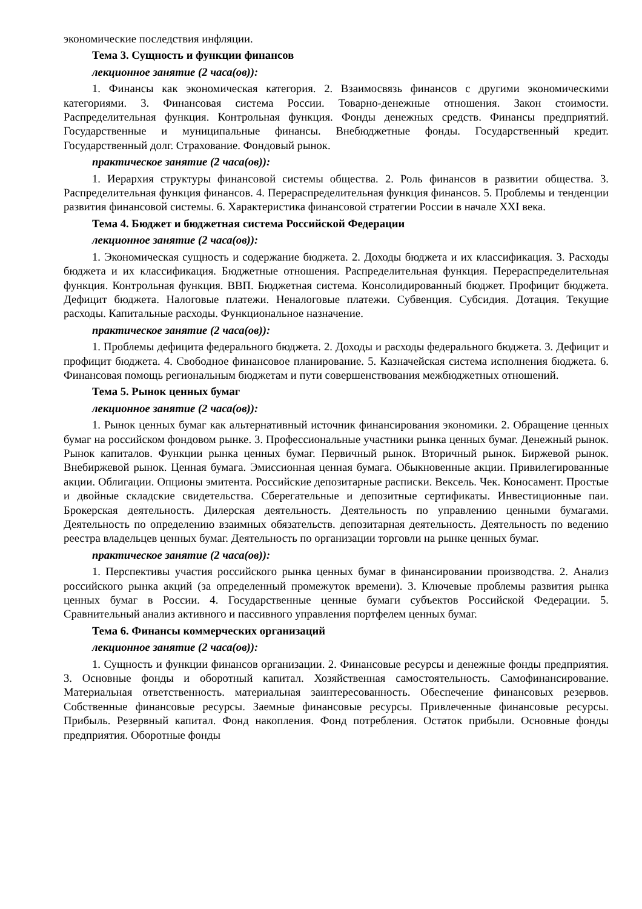экономические последствия инфляции.
Тема 3. Сущность и функции финансов
лекционное занятие (2 часа(ов)):
1. Финансы как экономическая категория. 2. Взаимосвязь финансов с другими экономическими категориями. 3. Финансовая система России. Товарно-денежные отношения. Закон стоимости. Распределительная функция. Контрольная функция. Фонды денежных средств. Финансы предприятий. Государственные и муниципальные финансы. Внебюджетные фонды. Государственный кредит. Государственный долг. Страхование. Фондовый рынок.
практическое занятие (2 часа(ов)):
1. Иерархия структуры финансовой системы общества. 2. Роль финансов в развитии общества. 3. Распределительная функция финансов. 4. Перераспределительная функция финансов. 5. Проблемы и тенденции развития финансовой системы. 6. Характеристика финансовой стратегии России в начале XXI века.
Тема 4. Бюджет и бюджетная система Российской Федерации
лекционное занятие (2 часа(ов)):
1. Экономическая сущность и содержание бюджета. 2. Доходы бюджета и их классификация. 3. Расходы бюджета и их классификация. Бюджетные отношения. Распределительная функция. Перераспределительная функция. Контрольная функция. ВВП. Бюджетная система. Консолидированный бюджет. Профицит бюджета. Дефицит бюджета. Налоговые платежи. Неналоговые платежи. Субвенция. Субсидия. Дотация. Текущие расходы. Капитальные расходы. Функциональное назначение.
практическое занятие (2 часа(ов)):
1. Проблемы дефицита федерального бюджета. 2. Доходы и расходы федерального бюджета. 3. Дефицит и профицит бюджета. 4. Свободное финансовое планирование. 5. Казначейская система исполнения бюджета. 6. Финансовая помощь региональным бюджетам и пути совершенствования межбюджетных отношений.
Тема 5. Рынок ценных бумаг
лекционное занятие (2 часа(ов)):
1. Рынок ценных бумаг как альтернативный источник финансирования экономики. 2. Обращение ценных бумаг на российском фондовом рынке. 3. Профессиональные участники рынка ценных бумаг. Денежный рынок. Рынок капиталов. Функции рынка ценных бумаг. Первичный рынок. Вторичный рынок. Биржевой рынок. Внебиржевой рынок. Ценная бумага. Эмиссионная ценная бумага. Обыкновенные акции. Привилегированные акции. Облигации. Опционы эмитента. Российские депозитарные расписки. Вексель. Чек. Коносамент. Простые и двойные складские свидетельства. Сберегательные и депозитные сертификаты. Инвестиционные паи. Брокерская деятельность. Дилерская деятельность. Деятельность по управлению ценными бумагами. Деятельность по определению взаимных обязательств. депозитарная деятельность. Деятельность по ведению реестра владельцев ценных бумаг. Деятельность по организации торговли на рынке ценных бумаг.
практическое занятие (2 часа(ов)):
1. Перспективы участия российского рынка ценных бумаг в финансировании производства. 2. Анализ российского рынка акций (за определенный промежуток времени). 3. Ключевые проблемы развития рынка ценных бумаг в России. 4. Государственные ценные бумаги субъектов Российской Федерации. 5. Сравнительный анализ активного и пассивного управления портфелем ценных бумаг.
Тема 6. Финансы коммерческих организаций
лекционное занятие (2 часа(ов)):
1. Сущность и функции финансов организации. 2. Финансовые ресурсы и денежные фонды предприятия. 3. Основные фонды и оборотный капитал. Хозяйственная самостоятельность. Самофинансирование. Материальная ответственность. материальная заинтересованность. Обеспечение финансовых резервов. Собственные финансовые ресурсы. Заемные финансовые ресурсы. Привлеченные финансовые ресурсы. Прибыль. Резервный капитал. Фонд накопления. Фонд потребления. Остаток прибыли. Основные фонды предприятия. Оборотные фонды